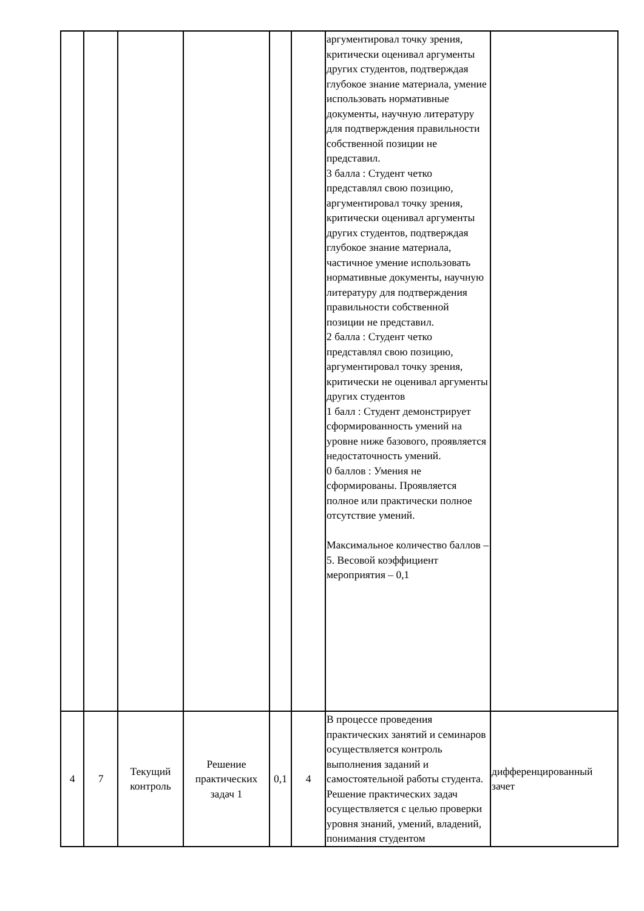| | | | | | | аргументировал точку зрения, критически оценивал аргументы других студентов, подтверждая глубокое знание материала, умение использовать нормативные документы, научную литературу для подтверждения правильности собственной позиции не представил. 3 балла : Студент четко представлял свою позицию, аргументировал точку зрения, критически оценивал аргументы других студентов, подтверждая глубокое знание материала, частичное умение использовать нормативные документы, научную литературу для подтверждения правильности собственной позиции не представил. 2 балла : Студент четко представлял свою позицию, аргументировал точку зрения, критически не оценивал аргументы других студентов 1 балл : Студент демонстрирует сформированность умений на уровне ниже базового, проявляется недостаточность умений. 0 баллов : Умения не сформированы. Проявляется полное или практически полное отсутствие умений. Максимальное количество баллов – 5. Весовой коэффициент мероприятия – 0,1 | |
| 4 | 7 | Текущий контроль | Решение практических задач 1 | 0,1 | 4 | В процессе проведения практических занятий и семинаров осуществляется контроль выполнения заданий и самостоятельной работы студента. Решение практических задач осуществляется с целью проверки уровня знаний, умений, владений, понимания студентом | дифференцированный зачет |